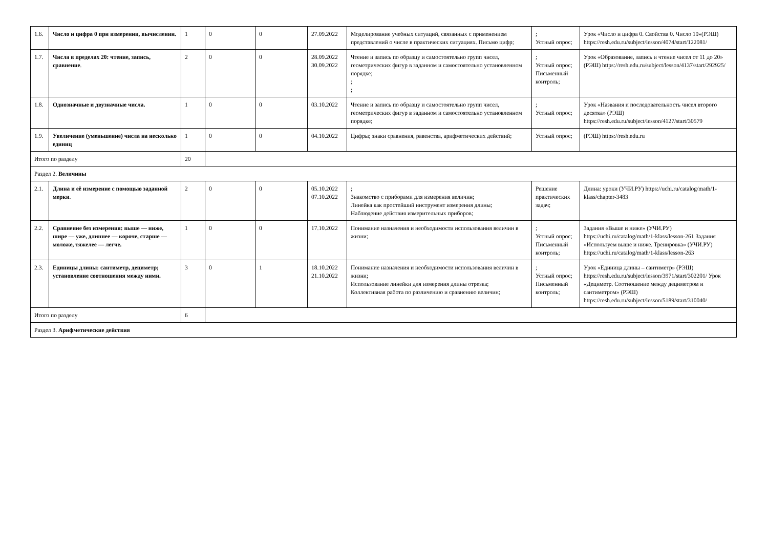| 1.6. | Число и цифра 0 при измерении, вычислении. | 1 | 0 | 0 | 27.09.2022 | Моделирование учебных ситуаций, связанных с применением представлений о числе в практических ситуациях. Письмо цифр; | ; Устный опрос; | Урок «Число и цифра 0. Свойства 0. Число 10»(РЭШ) https://resh.edu.ru/subject/lesson/4074/start/122081/ |
| 1.7. | Числа в пределах 20: чтение, запись, сравнение . | 2 | 0 | 0 | 28.09.2022 30.09.2022 | Чтение и запись по образцу и самостоятельно групп чисел, геометрических фигур в заданном и самостоятельно установленном порядке; ; ; | ; Устный опрос; Письменный контроль; | Урок «Образование, запись и чтение чисел от 11 до 20» (РЭШ) https://resh.edu.ru/subject/lesson/4137/start/292925/ |
| 1.8. | Однозначные и двузначные числа. | 1 | 0 | 0 | 03.10.2022 | Чтение и запись по образцу и самостоятельно групп чисел, геометрических фигур в заданном и самостоятельно установленном порядке; | ; Устный опрос; | Урок «Названия и последовательность чисел второго десятка» (РЭШ) https://resh.edu.ru/subject/lesson/4127/start/30579 |
| 1.9. | Увеличение (уменьшение) числа на несколько единиц | 1 | 0 | 0 | 04.10.2022 | Цифры; знаки сравнения, равенства, арифметических действий; | Устный опрос; | (РЭШ) https://resh.edu.ru |
| Итого по разделу | | 20 | | | | | | |
| Раздел 2. Величины | | | | | | | | |
| 2.1. | Длина и её измерение с помощью заданной мерки . | 2 | 0 | 0 | 05.10.2022 07.10.2022 | ; Знакомство с приборами для измерения величин; Линейка как простейший инструмент измерения длины; Наблюдение действия измерительных приборов; | Решение практических задач; | Длина: уроки (УЧИ.РУ) https://uchi.ru/catalog/math/1-klass/chapter-3483 |
| 2.2. | Сравнение без измерения: выше — ниже, шире — уже, длиннее — короче, старше — моложе, тяжелее — легче. | 1 | 0 | 0 | 17.10.2022 | Понимание назначения и необходимости использования величин в жизни; | ; Устный опрос; Письменный контроль; | Задания «Выше и ниже» (УЧИ.РУ) https://uchi.ru/catalog/math/1-klass/lesson-261 Задания «Используем выше и ниже. Тренировка» (УЧИ.РУ) https://uchi.ru/catalog/math/1-klass/lesson-263 |
| 2.3. | Единицы длины: сантиметр, дециметр; установление соотношения между ними. | 3 | 0 | 1 | 18.10.2022 21.10.2022 | Понимание назначения и необходимости использования величин в жизни; Использование линейки для измерения длины отрезка; Коллективная работа по различению и сравнению величин; | ; Устный опрос; Письменный контроль; | Урок «Единица длины – сантиметр» (РЭШ) https://resh.edu.ru/subject/lesson/3971/start/302201/ Урок «Дециметр. Соотношение между дециметром и сантиметром» (РЭШ) https://resh.edu.ru/subject/lesson/5189/start/310040/ |
| Итого по разделу | | 6 | | | | | | |
| Раздел 3. Арифметические действия | | | | | | | | |